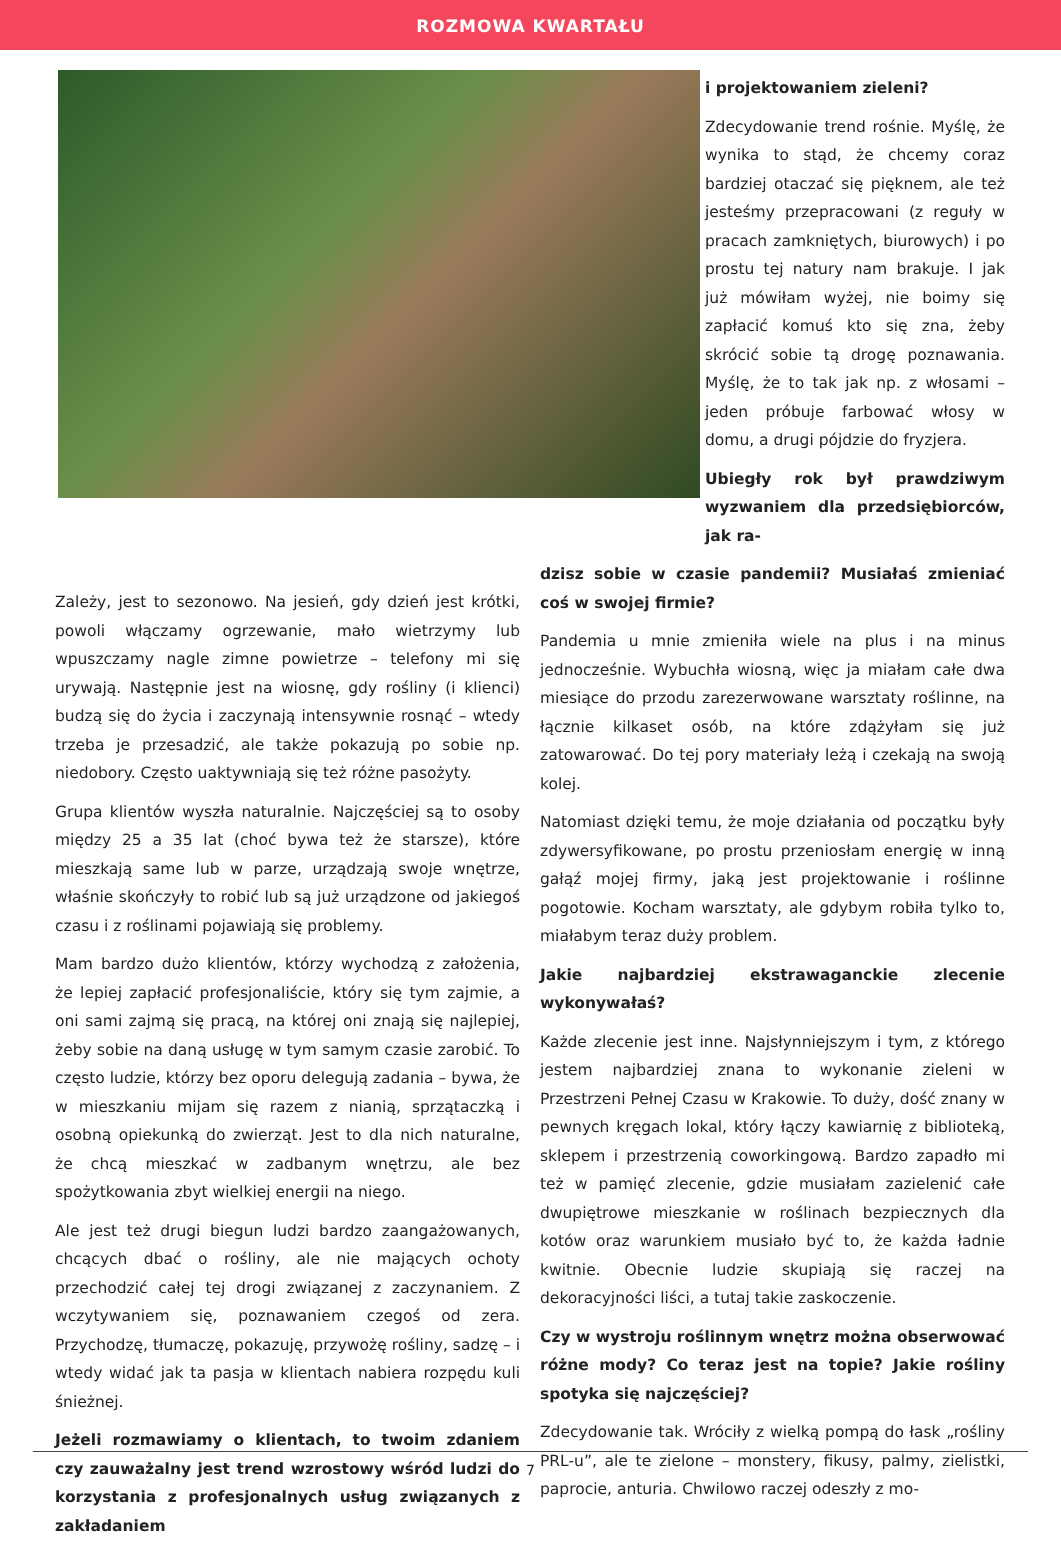ROZMOWA KWARTAŁU
i projektowaniem zieleni?
Zdecydowanie trend rośnie. Myślę, że wynika to stąd, że chcemy coraz bardziej otaczać się pięknem, ale też jesteśmy przepracowani (z reguły w pracach zamkniętych, biurowych) i po prostu tej natury nam brakuje. I jak już mówiłam wyżej, nie boimy się zapłacić komuś kto się zna, żeby skrócić sobie tą drogę poznawania. Myślę, że to tak jak np. z włosami – jeden próbuje farbować włosy w domu, a drugi pójdzie do fryzjera.
Ubiegły rok był prawdziwym wyzwaniem dla przedsiębiorców, jak ra-
Zależy, jest to sezonowo. Na jesień, gdy dzień jest krótki, powoli włączamy ogrzewanie, mało wietrzymy lub wpuszczamy nagle zimne powietrze – telefony mi się urywają. Następnie jest na wiosnę, gdy rośliny (i klienci) budzą się do życia i zaczynają intensywnie rosnąć – wtedy trzeba je przesadzić, ale także pokazują po sobie np. niedobory. Często uaktywniają się też różne pasożyty.
Grupa klientów wyszła naturalnie. Najczęściej są to osoby między 25 a 35 lat (choć bywa też że starsze), które mieszkają same lub w parze, urządzają swoje wnętrze, właśnie skończyły to robić lub są już urządzone od jakiegoś czasu i z roślinami pojawiają się problemy.
Mam bardzo dużo klientów, którzy wychodzą z założenia, że lepiej zapłacić profesjonaliście, który się tym zajmie, a oni sami zajmą się pracą, na której oni znają się najlepiej, żeby sobie na daną usługę w tym samym czasie zarobić. To często ludzie, którzy bez oporu delegują zadania – bywa, że w mieszkaniu mijam się razem z nianią, sprzątaczką i osobną opiekunką do zwierząt. Jest to dla nich naturalne, że chcą mieszkać w zadbanym wnętrzu, ale bez spożytkowania zbyt wielkiej energii na niego.
Ale jest też drugi biegun ludzi bardzo zaangażowanych, chcących dbać o rośliny, ale nie mających ochoty przechodzić całej tej drogi związanej z zaczynaniem. Z wczytywaniem się, poznawaniem czegoś od zera. Przychodzę, tłumaczę, pokazuję, przywożę rośliny, sadzę – i wtedy widać jak ta pasja w klientach nabiera rozpędu kuli śnieżnej.
Jeżeli rozmawiamy o klientach, to twoim zdaniem czy zauważalny jest trend wzrostowy wśród ludzi do korzystania z profesjonalnych usług związanych z zakładaniem
dzisz sobie w czasie pandemii? Musiałaś zmieniać coś w swojej firmie?
Pandemia u mnie zmieniła wiele na plus i na minus jednocześnie. Wybuchła wiosną, więc ja miałam całe dwa miesiące do przodu zarezerwowane warsztaty roślinne, na łącznie kilkaset osób, na które zdążyłam się już zatowarować. Do tej pory materiały leżą i czekają na swoją kolej.
Natomiast dzięki temu, że moje działania od początku były zdywersyfikowane, po prostu przeniosłam energię w inną gałąź mojej firmy, jaką jest projektowanie i roślinne pogotowie. Kocham warsztaty, ale gdybym robiła tylko to, miałabym teraz duży problem.
Jakie najbardziej ekstrawaganckie zlecenie wykonywałaś?
Każde zlecenie jest inne. Najsłynniejszym i tym, z którego jestem najbardziej znana to wykonanie zieleni w Przestrzeni Pełnej Czasu w Krakowie. To duży, dość znany w pewnych kręgach lokal, który łączy kawiarnię z biblioteką, sklepem i przestrzenią coworkingową. Bardzo zapadło mi też w pamięć zlecenie, gdzie musiałam zazielenić całe dwupiętrowe mieszkanie w roślinach bezpiecznych dla kotów oraz warunkiem musiało być to, że każda ładnie kwitnie. Obecnie ludzie skupiają się raczej na dekoracyjności liści, a tutaj takie zaskoczenie.
Czy w wystroju roślinnym wnętrz można obserwować różne mody? Co teraz jest na topie? Jakie rośliny spotyka się najczęściej?
Zdecydowanie tak. Wróciły z wielką pompą do łask „rośliny PRL-u”, ale te zielone – monstery, fikusy, palmy, zielistki, paprocie, anturia. Chwilowo raczej odeszły z mo-
7